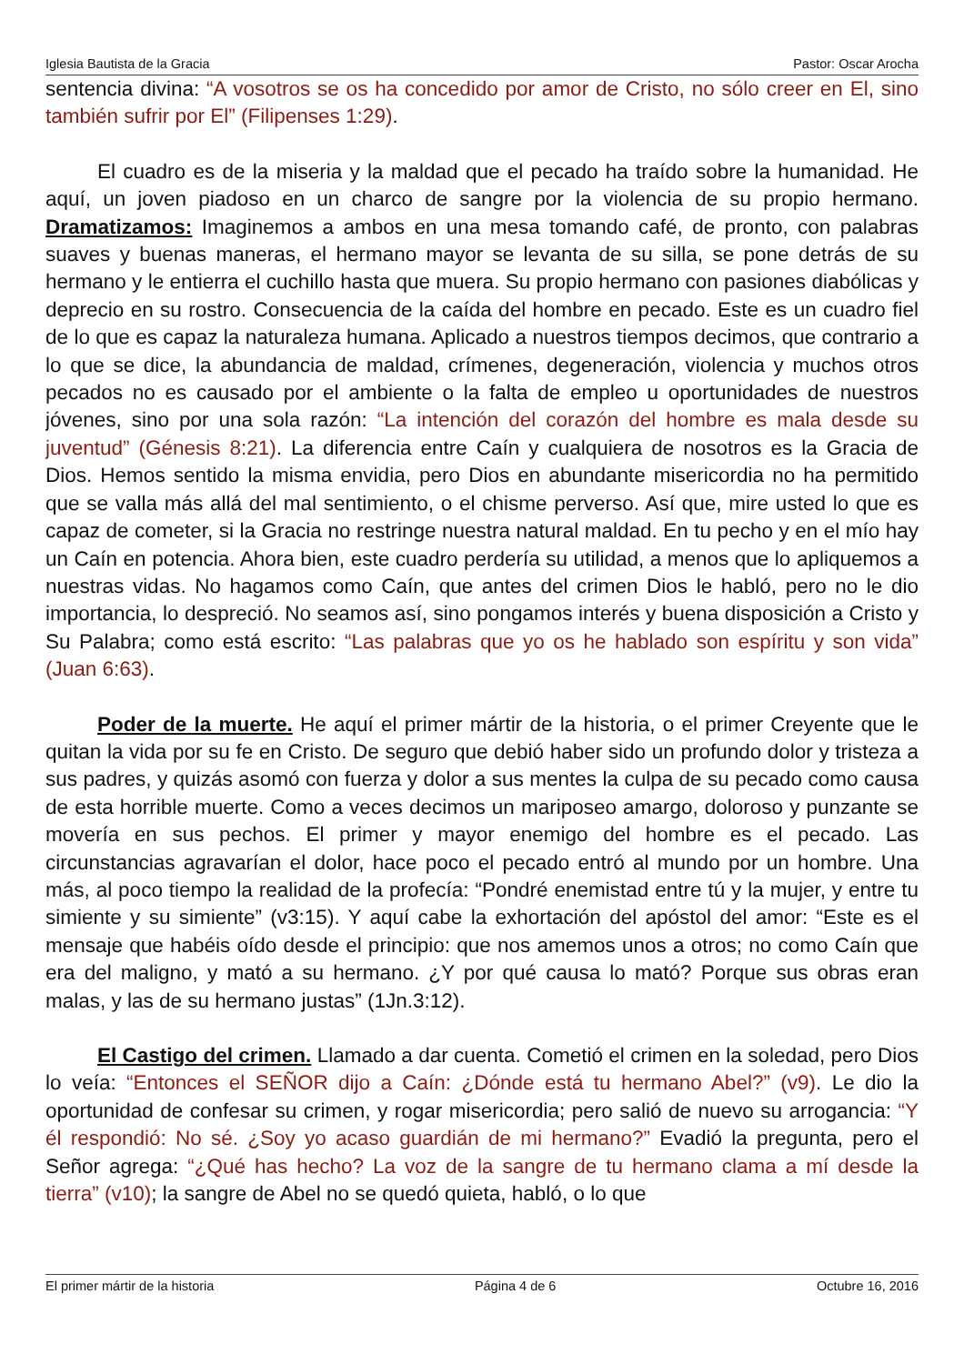Iglesia Bautista de la Gracia Pastor: Oscar Arocha
sentencia divina: “A vosotros se os ha concedido por amor de Cristo, no sólo creer en El, sino también sufrir por El” (Filipenses 1:29).
El cuadro es de la miseria y la maldad que el pecado ha traído sobre la humanidad. He aquí, un joven piadoso en un charco de sangre por la violencia de su propio hermano. Dramatizamos: Imaginemos a ambos en una mesa tomando café, de pronto, con palabras suaves y buenas maneras, el hermano mayor se levanta de su silla, se pone detrás de su hermano y le entierra el cuchillo hasta que muera. Su propio hermano con pasiones diabólicas y deprecio en su rostro. Consecuencia de la caída del hombre en pecado. Este es un cuadro fiel de lo que es capaz la naturaleza humana. Aplicado a nuestros tiempos decimos, que contrario a lo que se dice, la abundancia de maldad, crímenes, degeneración, violencia y muchos otros pecados no es causado por el ambiente o la falta de empleo u oportunidades de nuestros jóvenes, sino por una sola razón: “La intención del corazón del hombre es mala desde su juventud” (Génesis 8:21). La diferencia entre Caín y cualquiera de nosotros es la Gracia de Dios. Hemos sentido la misma envidia, pero Dios en abundante misericordia no ha permitido que se valla más allá del mal sentimiento, o el chisme perverso. Así que, mire usted lo que es capaz de cometer, si la Gracia no restringe nuestra natural maldad. En tu pecho y en el mío hay un Caín en potencia. Ahora bien, este cuadro perdería su utilidad, a menos que lo apliquemos a nuestras vidas. No hagamos como Caín, que antes del crimen Dios le habló, pero no le dio importancia, lo despreció. No seamos así, sino pongamos interés y buena disposición a Cristo y Su Palabra; como está escrito: “Las palabras que yo os he hablado son espíritu y son vida” (Juan 6:63).
Poder de la muerte. He aquí el primer mártir de la historia, o el primer Creyente que le quitan la vida por su fe en Cristo. De seguro que debió haber sido un profundo dolor y tristeza a sus padres, y quizás asomó con fuerza y dolor a sus mentes la culpa de su pecado como causa de esta horrible muerte. Como a veces decimos un mariposeo amargo, doloroso y punzante se movería en sus pechos. El primer y mayor enemigo del hombre es el pecado. Las circunstancias agravarían el dolor, hace poco el pecado entró al mundo por un hombre. Una más, al poco tiempo la realidad de la profecía: “Pondré enemistad entre tú y la mujer, y entre tu simiente y su simiente” (v3:15). Y aquí cabe la exhortación del apóstol del amor: “Este es el mensaje que habéis oído desde el principio: que nos amemos unos a otros; no como Caín que era del maligno, y mató a su hermano. ¿Y por qué causa lo mató? Porque sus obras eran malas, y las de su hermano justas” (1Jn.3:12).
El Castigo del crimen. Llamado a dar cuenta. Cometió el crimen en la soledad, pero Dios lo veía: “Entonces el SEÑOR dijo a Caín: ¿Dónde está tu hermano Abel?” (v9). Le dio la oportunidad de confesar su crimen, y rogar misericordia; pero salió de nuevo su arrogancia: “Y él respondió: No sé. ¿Soy yo acaso guardián de mi hermano?” Evadió la pregunta, pero el Señor agrega: “¿Qué has hecho? La voz de la sangre de tu hermano clama a mí desde la tierra” (v10); la sangre de Abel no se quedó quieta, habló, o lo que
El primer mártir de la historia Página 4 de 6 Octubre 16, 2016